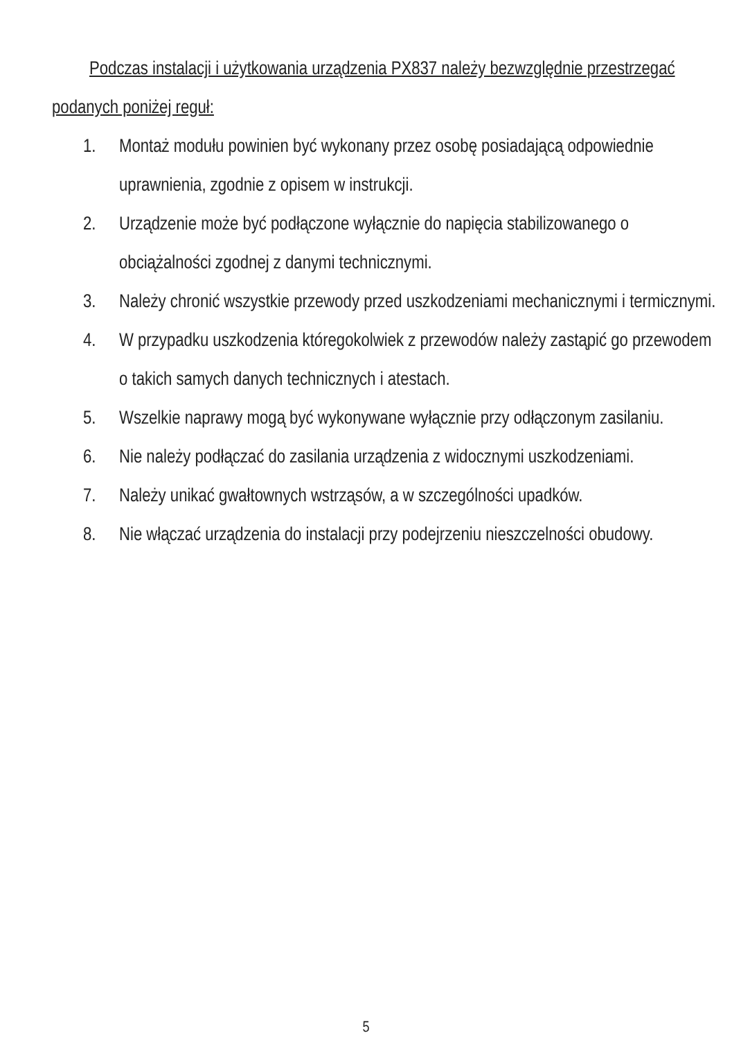Podczas instalacji i użytkowania urządzenia PX837 należy bezwzględnie przestrzegać podanych poniżej reguł:
1. Montaż modułu powinien być wykonany przez osobę posiadającą odpowiednie uprawnienia, zgodnie z opisem w instrukcji.
2. Urządzenie może być podłączone wyłącznie do napięcia stabilizowanego o obciążalności zgodnej z danymi technicznymi.
3. Należy chronić wszystkie przewody przed uszkodzeniami mechanicznymi i termicznymi.
4. W przypadku uszkodzenia któregokolwiek z przewodów należy zastąpić go przewodem o takich samych danych technicznych i atestach.
5. Wszelkie naprawy mogą być wykonywane wyłącznie przy odłączonym zasilaniu.
6. Nie należy podłączać do zasilania urządzenia z widocznymi uszkodzeniami.
7. Należy unikać gwałtownych wstrząsów, a w szczególności upadków.
8. Nie włączać urządzenia do instalacji przy podejrzeniu nieszczelności obudowy.
5